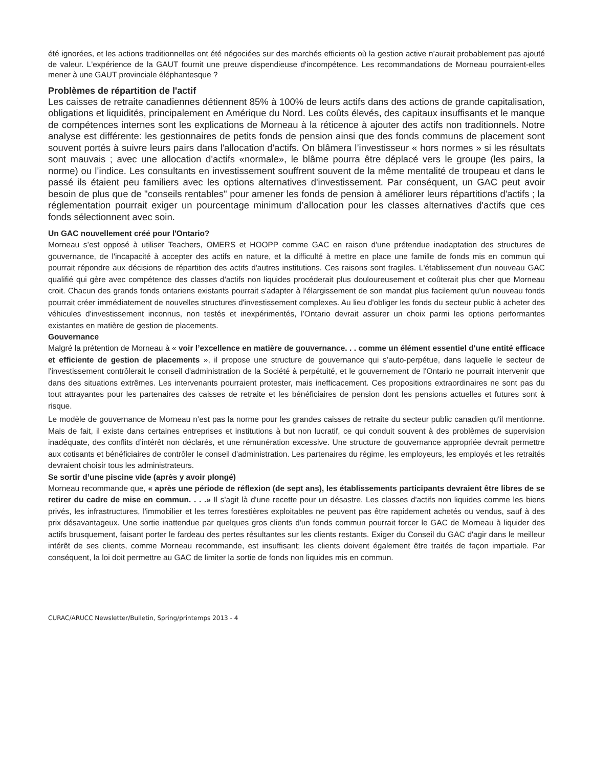été ignorées, et les actions traditionnelles ont été négociées sur des marchés efficients où la gestion active n’aurait probablement pas ajouté de valeur. L'expérience de la GAUT fournit une preuve dispendieuse d'incompétence. Les recommandations de Morneau pourraient-elles mener à une GAUT provinciale éléphantesque ?
Problèmes de répartition de l'actif
Les caisses de retraite canadiennes détiennent 85% à 100% de leurs actifs dans des actions de grande capitalisation, obligations et liquidités, principalement en Amérique du Nord. Les coûts élevés, des capitaux insuffisants et le manque de compétences internes sont les explications de Morneau à la réticence à ajouter des actifs non traditionnels. Notre analyse est différente: les gestionnaires de petits fonds de pension ainsi que des fonds communs de placement sont souvent portés à suivre leurs pairs dans l'allocation d'actifs. On blâmera l’investisseur « hors normes » si les résultats sont mauvais ; avec une allocation d'actifs «normale», le blâme pourra être déplacé vers le groupe (les pairs, la norme) ou l’indice. Les consultants en investissement souffrent souvent de la même mentalité de troupeau et dans le passé ils étaient peu familiers avec les options alternatives d'investissement. Par conséquent, un GAC peut avoir besoin de plus que de "conseils rentables" pour amener les fonds de pension à améliorer leurs répartitions d'actifs ; la réglementation pourrait exiger un pourcentage minimum d’allocation pour les classes alternatives d'actifs que ces fonds sélectionnent avec soin.
Un GAC nouvellement créé pour l'Ontario?
Morneau s’est opposé à utiliser Teachers, OMERS et HOOPP comme GAC en raison d'une prétendue inadaptation des structures de gouvernance, de l'incapacité à accepter des actifs en nature, et la difficulté à mettre en place une famille de fonds mis en commun qui pourrait répondre aux décisions de répartition des actifs d'autres institutions. Ces raisons sont fragiles. L'établissement d'un nouveau GAC qualifié qui gère avec compétence des classes d'actifs non liquides procéderait plus douloureusement et coûterait plus cher que Morneau croit. Chacun des grands fonds ontariens existants pourrait s'adapter à l'élargissement de son mandat plus facilement qu’un nouveau fonds pourrait créer immédiatement de nouvelles structures d'investissement complexes. Au lieu d'obliger les fonds du secteur public à acheter des véhicules d'investissement inconnus, non testés et inexpérimentés, l’Ontario devrait assurer un choix parmi les options performantes existantes en matière de gestion de placements.
Gouvernance
Malgré la prétention de Morneau à « voir l’excellence en matière de gouvernance. . . comme un élément essentiel d'une entité efficace et efficiente de gestion de placements », il propose une structure de gouvernance qui s’auto-perpétue, dans laquelle le secteur de l'investissement contrôlerait le conseil d'administration de la Société à perpétuité, et le gouvernement de l'Ontario ne pourrait intervenir que dans des situations extrêmes. Les intervenants pourraient protester, mais inefficacement. Ces propositions extraordinaires ne sont pas du tout attrayantes pour les partenaires des caisses de retraite et les bénéficiaires de pension dont les pensions actuelles et futures sont à risque.
Le modèle de gouvernance de Morneau n’est pas la norme pour les grandes caisses de retraite du secteur public canadien qu'il mentionne. Mais de fait, il existe dans certaines entreprises et institutions à but non lucratif, ce qui conduit souvent à des problèmes de supervision inadéquate, des conflits d’intérêt non déclarés, et une rémunération excessive. Une structure de gouvernance appropriée devrait permettre aux cotisants et bénéficiaires de contrôler le conseil d'administration. Les partenaires du régime, les employeurs, les employés et les retraités devraient choisir tous les administrateurs.
Se sortir d’une piscine vide (après y avoir plongé)
Morneau recommande que, « après une période de réflexion (de sept ans), les établissements participants devraient être libres de se retirer du cadre de mise en commun. . . .» Il s'agit là d'une recette pour un désastre. Les classes d'actifs non liquides comme les biens privés, les infrastructures, l'immobilier et les terres forestières exploitables ne peuvent pas être rapidement achetés ou vendus, sauf à des prix désavantageux. Une sortie inattendue par quelques gros clients d'un fonds commun pourrait forcer le GAC de Morneau à liquider des actifs brusquement, faisant porter le fardeau des pertes résultantes sur les clients restants. Exiger du Conseil du GAC d'agir dans le meilleur intérêt de ses clients, comme Morneau recommande, est insuffisant; les clients doivent également être traités de façon impartiale. Par conséquent, la loi doit permettre au GAC de limiter la sortie de fonds non liquides mis en commun.
CURAC/ARUCC Newsletter/Bulletin, Spring/printemps 2013 - 4